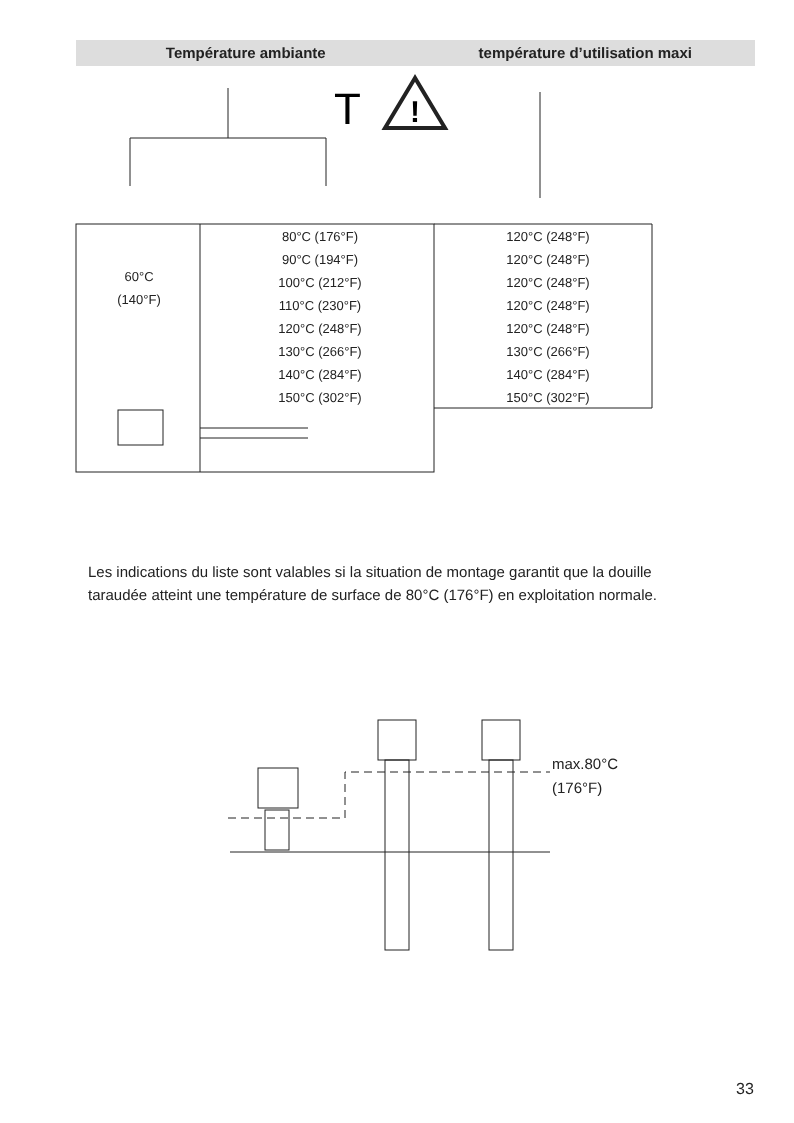Température ambiante température d’utilisation maxi
T
!
| 60°C (140°F) | 80°C (176°F) 90°C (194°F) 100°C (212°F) 110°C (230°F) 120°C (248°F) 130°C (266°F) 140°C (284°F) 150°C (302°F) | 120°C (248°F) 120°C (248°F) 120°C (248°F) 120°C (248°F) 120°C (248°F) 130°C (266°F) 140°C (284°F) 150°C (302°F) |
Les indications du liste sont valables si la situation de montage garantit que la douille taraudée atteint une température de surface de 80°C (176°F) en exploitation normale.
max.80°C
(176°F)
33